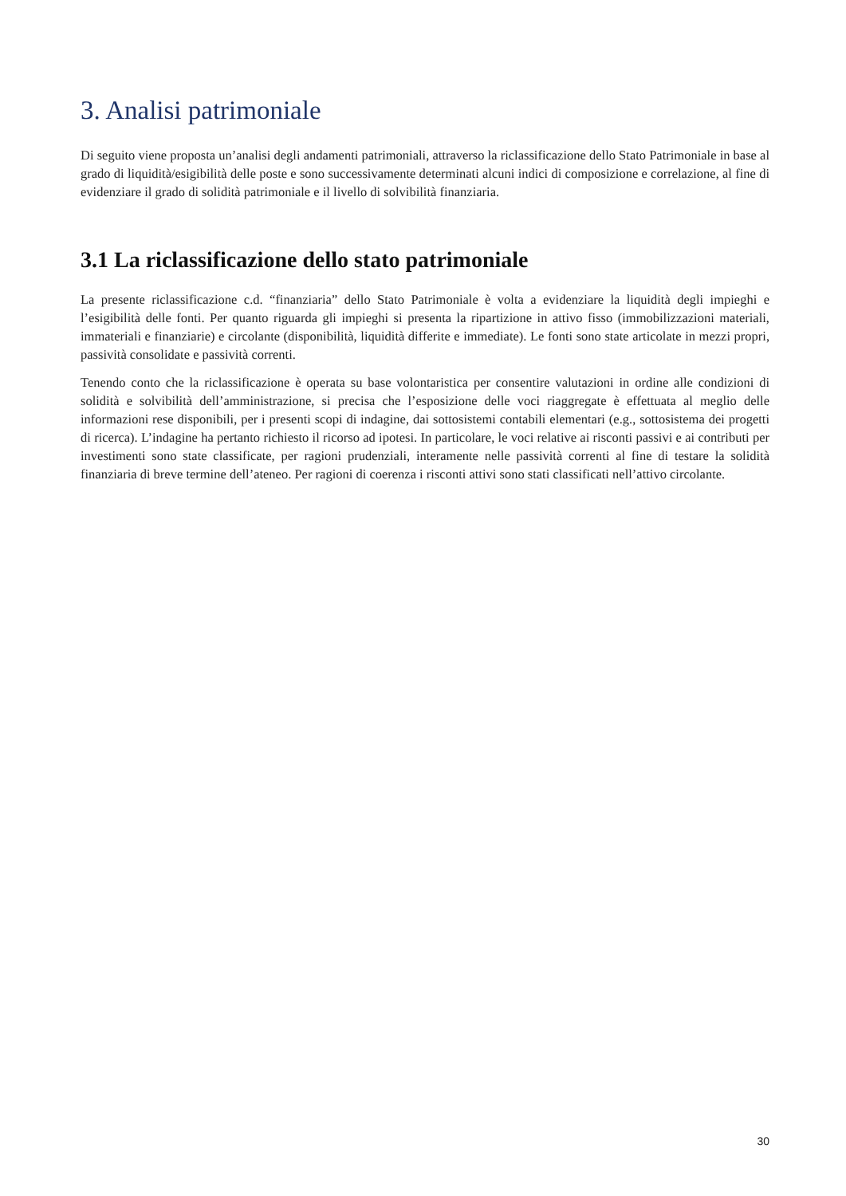3. Analisi patrimoniale
Di seguito viene proposta un’analisi degli andamenti patrimoniali, attraverso la riclassificazione dello Stato Patrimoniale in base al grado di liquidità/esigibilità delle poste e sono successivamente determinati alcuni indici di composizione e correlazione, al fine di evidenziare il grado di solidità patrimoniale e il livello di solvibilità finanziaria.
3.1 La riclassificazione dello stato patrimoniale
La presente riclassificazione c.d. “finanziaria” dello Stato Patrimoniale è volta a evidenziare la liquidità degli impieghi e l’esigibilità delle fonti. Per quanto riguarda gli impieghi si presenta la ripartizione in attivo fisso (immobilizzazioni materiali, immateriali e finanziarie) e circolante (disponibilità, liquidità differite e immediate). Le fonti sono state articolate in mezzi propri, passività consolidate e passività correnti.
Tenendo conto che la riclassificazione è operata su base volontaristica per consentire valutazioni in ordine alle condizioni di solidità e solvibilità dell’amministrazione, si precisa che l’esposizione delle voci riaggregate è effettuata al meglio delle informazioni rese disponibili, per i presenti scopi di indagine, dai sottosistemi contabili elementari (e.g., sottosistema dei progetti di ricerca). L’indagine ha pertanto richiesto il ricorso ad ipotesi. In particolare, le voci relative ai risconti passivi e ai contributi per investimenti sono state classificate, per ragioni prudenziali, interamente nelle passività correnti al fine di testare la solidità finanziaria di breve termine dell’ateneo. Per ragioni di coerenza i risconti attivi sono stati classificati nell’attivo circolante.
30